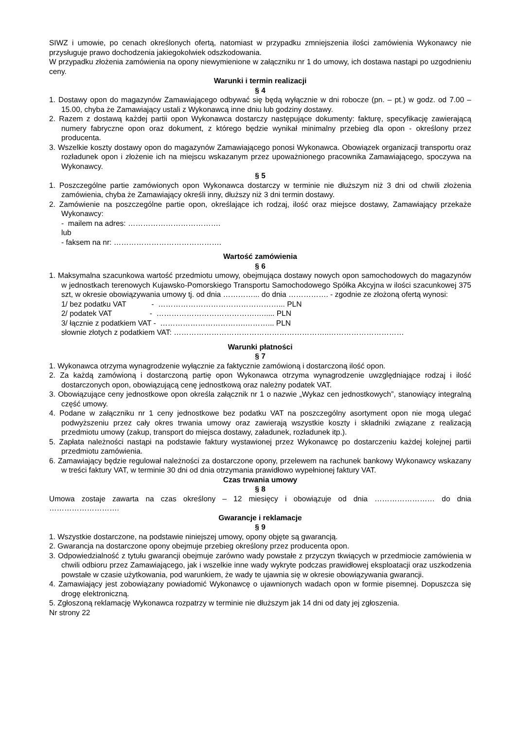SIWZ i umowie, po cenach określonych ofertą, natomiast w przypadku zmniejszenia ilości zamówienia Wykonawcy nie przysługuje prawo dochodzenia jakiegokolwiek odszkodowania.
W przypadku złożenia zamówienia na opony niewymienione w załączniku nr 1 do umowy, ich dostawa nastąpi po uzgodnieniu ceny.
Warunki i termin realizacji
§ 4
1. Dostawy opon do magazynów Zamawiającego odbywać się będą wyłącznie w dni robocze (pn. – pt.) w godz. od 7.00 – 15.00, chyba że Zamawiający ustali z Wykonawcą inne dniu lub godziny dostawy.
2. Razem z dostawą każdej partii opon Wykonawca dostarczy następujące dokumenty: fakturę, specyfikację zawierającą numery fabryczne opon oraz dokument, z którego będzie wynikał minimalny przebieg dla opon - określony przez producenta.
3. Wszelkie koszty dostawy opon do magazynów Zamawiającego ponosi Wykonawca. Obowiązek organizacji transportu oraz rozładunek opon i złożenie ich na miejscu wskazanym przez upoważnionego pracownika Zamawiającego, spoczywa na Wykonawcy.
§ 5
1. Poszczególne partie zamówionych opon Wykonawca dostarczy w terminie nie dłuższym niż 3 dni od chwili złożenia zamówienia, chyba że Zamawiający określi inny, dłuższy niż 3 dni termin dostawy.
2. Zamówienie na poszczególne partie opon, określające ich rodzaj, ilość oraz miejsce dostawy, Zamawiający przekaże Wykonawcy:
- mailem na adres: ……………………………….
lub
- faksem na nr: …………………………………….
Wartość zamówienia
§ 6
1. Maksymalna szacunkowa wartość przedmiotu umowy, obejmująca dostawy nowych opon samochodowych do magazynów w jednostkach terenowych Kujawsko-Pomorskiego Transportu Samochodowego Spółka Akcyjna w ilości szacunkowej 375 szt, w okresie obowiązywania umowy tj. od dnia …………... do dnia ……………. - zgodnie ze złożoną ofertą wynosi:
1/ bez podatku VAT - …………………………………………... PLN
2/ podatek VAT - ………………………………….…..... PLN
3/ łącznie z podatkiem VAT - …………………………….………... PLN
słownie złotych z podatkiem VAT: ……………………………………………………..…………………………
Warunki płatności
§ 7
1. Wykonawca otrzyma wynagrodzenie wyłącznie za faktycznie zamówioną i dostarczoną ilość opon.
2. Za każdą zamówioną i dostarczoną partię opon Wykonawca otrzyma wynagrodzenie uwzględniające rodzaj i ilość dostarczonych opon, obowiązującą cenę jednostkową oraz należny podatek VAT.
3. Obowiązujące ceny jednostkowe opon określa załącznik nr 1 o nazwie „Wykaz cen jednostkowych”, stanowiący integralną część umowy.
4. Podane w załączniku nr 1 ceny jednostkowe bez podatku VAT na poszczególny asortyment opon nie mogą ulegać podwyższeniu przez cały okres trwania umowy oraz zawierają wszystkie koszty i składniki związane z realizacją przedmiotu umowy (zakup, transport do miejsca dostawy, załadunek, rozładunek itp.).
5. Zapłata należności nastąpi na podstawie faktury wystawionej przez Wykonawcę po dostarczeniu każdej kolejnej partii przedmiotu zamówienia.
6. Zamawiający będzie regulował należności za dostarczone opony, przelewem na rachunek bankowy Wykonawcy wskazany w treści faktury VAT, w terminie 30 dni od dnia otrzymania prawidłowo wypełnionej faktury VAT.
Czas trwania umowy
§ 8
Umowa zostaje zawarta na czas określony – 12 miesięcy i obowiązuje od dnia …………………… do dnia ……………………….
Gwarancje i reklamacje
§ 9
1. Wszystkie dostarczone, na podstawie niniejszej umowy, opony objęte są gwarancją.
2. Gwarancja na dostarczone opony obejmuje przebieg określony przez producenta opon.
3. Odpowiedzialność z tytułu gwarancji obejmuje zarówno wady powstałe z przyczyn tkwiących w przedmiocie zamówienia w chwili odbioru przez Zamawiającego, jak i wszelkie inne wady wykryte podczas prawidłowej eksploatacji oraz uszkodzenia powstałe w czasie użytkowania, pod warunkiem, że wady te ujawnia się w okresie obowiązywania gwarancji.
4. Zamawiający jest zobowiązany powiadomić Wykonawcę o ujawnionych wadach opon w formie pisemnej. Dopuszcza się drogę elektroniczną.
5. Zgłoszoną reklamację Wykonawca rozpatrzy w terminie nie dłuższym jak 14 dni od daty jej zgłoszenia.
Nr strony 22